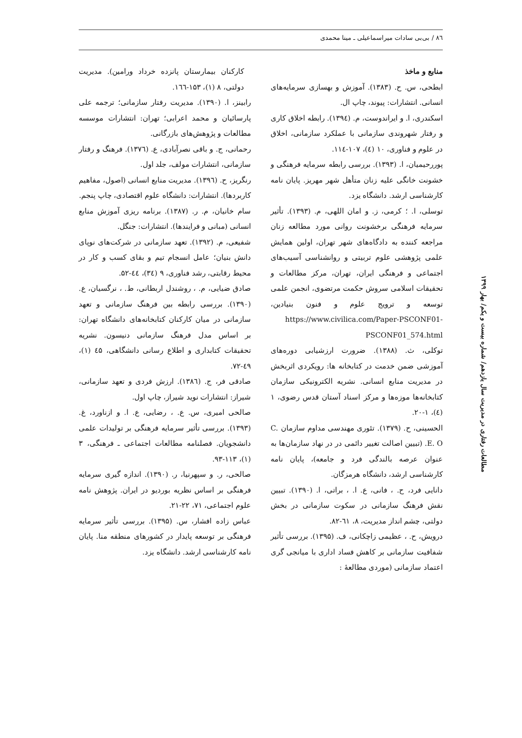۸٦ / بی‌بی سادات میراسماعیلی ـ مینا محمدی
منابع و ماخذ
ابطحی، س. ح. (۱۳۸۳). آموزش و بهسازی سرمایه‌های انسانی. انتشارات: پیوند، چاپ ال.
اسکندری، ا. و ایراندوست، م. (۱۳۹٤). رابطه اخلاق کاری و رفتار شهروندی سازمانی با عملکرد سازمانی، اخلاق در علوم و فناوری، ۱۰ (٤)، ۱۰۷-۱۱٤.
پوررحیمیان، ا. (۱۳۹۳). بررسی رابطه سرمایه فرهنگی و خشونت خانگی علیه زنان متأهل شهر مهریز. پایان نامه کارشناسی ارشد. دانشگاه یزد.
توسلی، ا. ؛ کرمی، ز. و امان اللهی، م. (۱۳۹۳). تأثیر سرمایه فرهنگی برخشونت روانی مورد مطالعه زنان مراجعه کننده به دادگاه‌های شهر تهران، اولین همایش علمی پژوهشی علوم تربیتی و روانشناسی آسیب‌های اجتماعی و فرهنگی ایران، تهران، مرکز مطالعات و تحقیقات اسلامی سروش حکمت مرتضوی، انجمن علمی توسعه و ترویج علوم و فنون بنیادین، https://www.civilica.com/Paper-PSCONF01-PSCONF01_574.html
توکلی، ث. (۱۳۸۸). ضرورت ارزشیابی دوره‌های آموزشی ضمن خدمت در کتابخانه ها: رویکردی اثربخش در مدیریت منابع انسانی. نشریه الکترونیکی سازمان کتابخانه‌ها موزه‌ها و مرکز اسناد آستان قدس رضوی، ۱ (٤)، ۱-۲۰.
الحسینی، ح. (۱۳۷۹). تئوری مهندسی مداوم سازمان C. E. O. (تبیین اصالت تغییر دائمی در در نهاد سازمان‌ها به عنوان عرصه بالندگی فرد و جامعه)، پایان نامه کارشناسی ارشد، دانشگاه هرمزگان.
دانایی فرد، ح. ، فانی، ع. ا. ، براتی، ا. (۱۳۹۰). تبیین نقش فرهنگ سازمانی در سکوت سازمانی در بخش دولتی، چشم انداز مدیریت، ۸، ٦۱-۸۲.
درویش، ح. ، عظیمی زاچکانی، ف. (۱۳۹۵). بررسی تأثیر شفافیت سازمانی بر کاهش فساد اداری با میانجی گری اعتماد سازمانی (موردی مطالعهٔ :
کارکنان بیمارستان پانزده خرداد ورامین). مدیریت دولتی، ۸ (۱)، ۱۵۳-۱٦٦.
رابینز، ا. (۱۳۹۰). مدیریت رفتار سازمانی؛ ترجمه علی پارسائیان و محمد اعرابی؛ تهران: انتشارات موسسه مطالعات و پژوهش‌های بازرگانی.
رحمانی، ج. و باقی نصرآبادی، ع. (۱۳۷٦). فرهنگ و رفتار سازمانی، انتشارات مولف، جلد اول.
رنگریز، ح. (۱۳۹٦). مدیریت منابع انسانی (اصول، مفاهیم کاربردها). انتشارات: دانشگاه علوم اقتصادی، چاپ پنجم.
سام خانیان، م. ر. (۱۳۸۷). برنامه ریزی آموزش منابع انسانی (مبانی و فرایندها). انتشارات: جنگل.
شفیعی، م. (۱۳۹۲). تعهد سازمانی در شرکت‌های نوپای دانش بنیان؛ عامل انسجام تیم و بقای کسب و کار در محیط رقابتی، رشد فناوری، ۹ (۳٤)، ٤٤-۵۲.
صادق ضیایی، م. ، روشندل اربطانی، ط. ، نرگسیان، ع. (۱۳۹۰). بررسی رابطه بین فرهنگ سازمانی و تعهد سازمانی در میان کارکنان کتابخانه‌های دانشگاه تهران: بر اساس مدل فرهنگ سازمانی دنیسون. نشریه تحقیقات کتابداری و اطلاع رسانی دانشگاهی، ٤۵ (۱)، ٤۹-۷۲.
صادقی فر، ج. (۱۳۸٦). ارزش فردی و تعهد سازمانی، شیراز: انتشارات نوید شیراز، چاپ اول.
صالحی امیری، س. ع. ، رضایی، ع. ا. و ازناورد، غ. (۱۳۹۳). بررسی تأثیر سرمایه فرهنگی بر تولیدات علمی دانشجویان. فصلنامه مطالعات اجتماعی ـ فرهنگی، ۳ (۱)، ۱۱۳-۹۳.
صالحی، ر. و سپهرنیا، ر. (۱۳۹۰). اندازه گیری سرمایه فرهنگی بر اساس نظریه بوردیو در ایران. پژوهش نامه علوم اجتماعی، ۷۱، ۲۲-۲۱.
عباس زاده افشار، س. (۱۳۹۵). بررسی تأثیر سرمایه فرهنگی بر توسعه پایدار در کشورهای منطقه منا. پایان نامه کارشناسی ارشد. دانشگاه یزد.
مطالعات رفتاری در مدیریت سال یازدهم/ شماره بیست و یکم/ بهار ۱۳۹۹